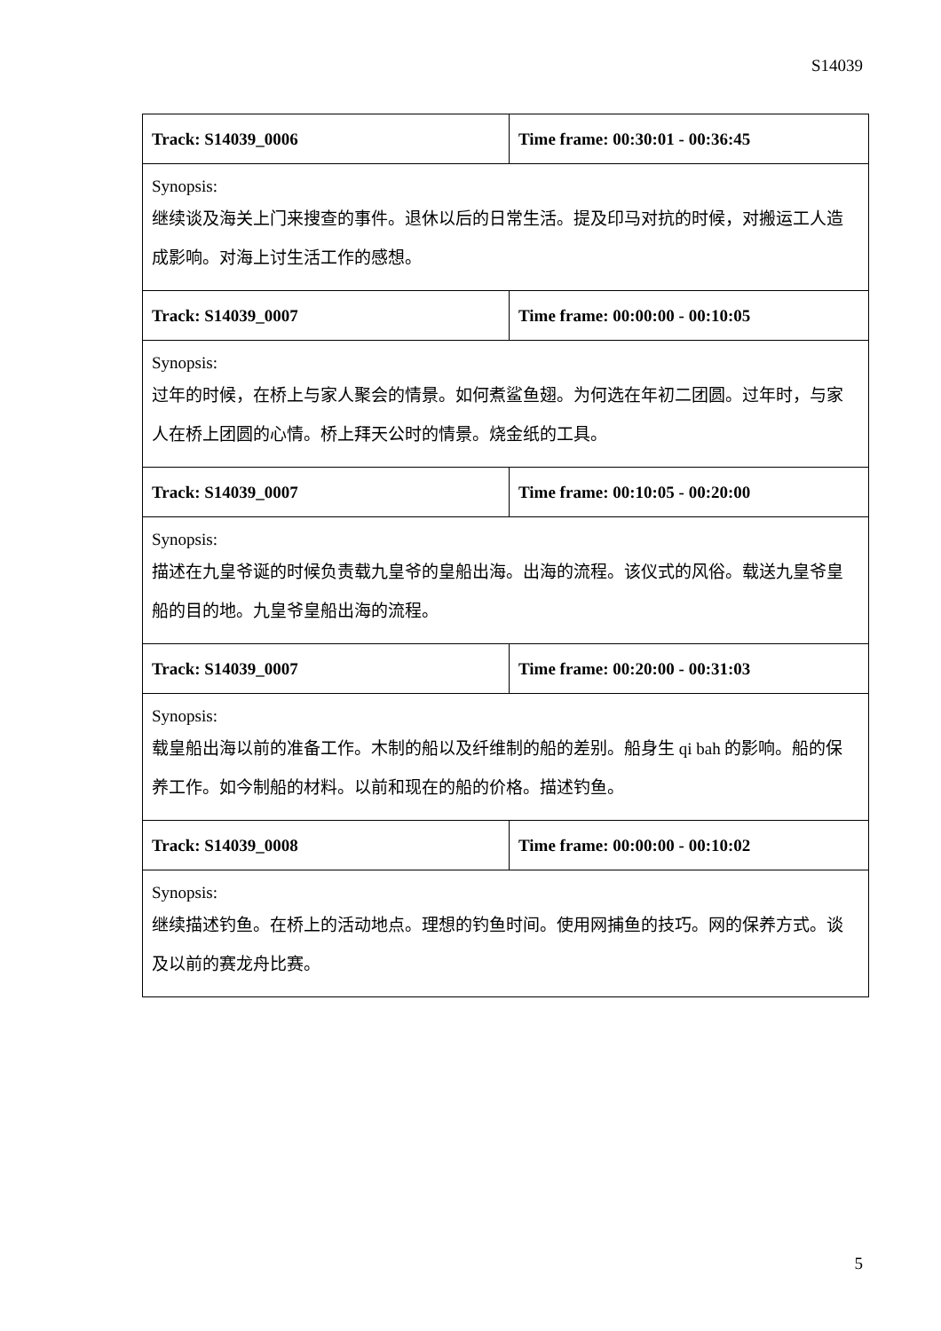S14039
| Track: S14039_0006 | Time frame: 00:30:01 - 00:36:45 |
| Synopsis: 继续谈及海关上门来搜查的事件。退休以后的日常生活。提及印马对抗的时候，对搬运工人造成影响。对海上讨生活工作的感想。 | |
| Track: S14039_0007 | Time frame: 00:00:00 - 00:10:05 |
| Synopsis: 过年的时候，在桥上与家人聚会的情景。如何煮鲨鱼翅。为何选在年初二团圆。过年时，与家人在桥上团圆的心情。桥上拜天公时的情景。烧金纸的工具。 | |
| Track: S14039_0007 | Time frame: 00:10:05 - 00:20:00 |
| Synopsis: 描述在九皇爷诞的时候负责载九皇爷的皇船出海。出海的流程。该仪式的风俗。载送九皇爷皇船的目的地。九皇爷皇船出海的流程。 | |
| Track: S14039_0007 | Time frame: 00:20:00 - 00:31:03 |
| Synopsis: 载皇船出海以前的准备工作。木制的船以及纤维制的船的差别。船身生 qi bah 的影响。船的保养工作。如今制船的材料。以前和现在的船的价格。描述钓鱼。 | |
| Track: S14039_0008 | Time frame: 00:00:00 - 00:10:02 |
| Synopsis: 继续描述钓鱼。在桥上的活动地点。理想的钓鱼时间。使用网捕鱼的技巧。网的保养方式。谈及以前的赛龙舟比赛。 | |
5